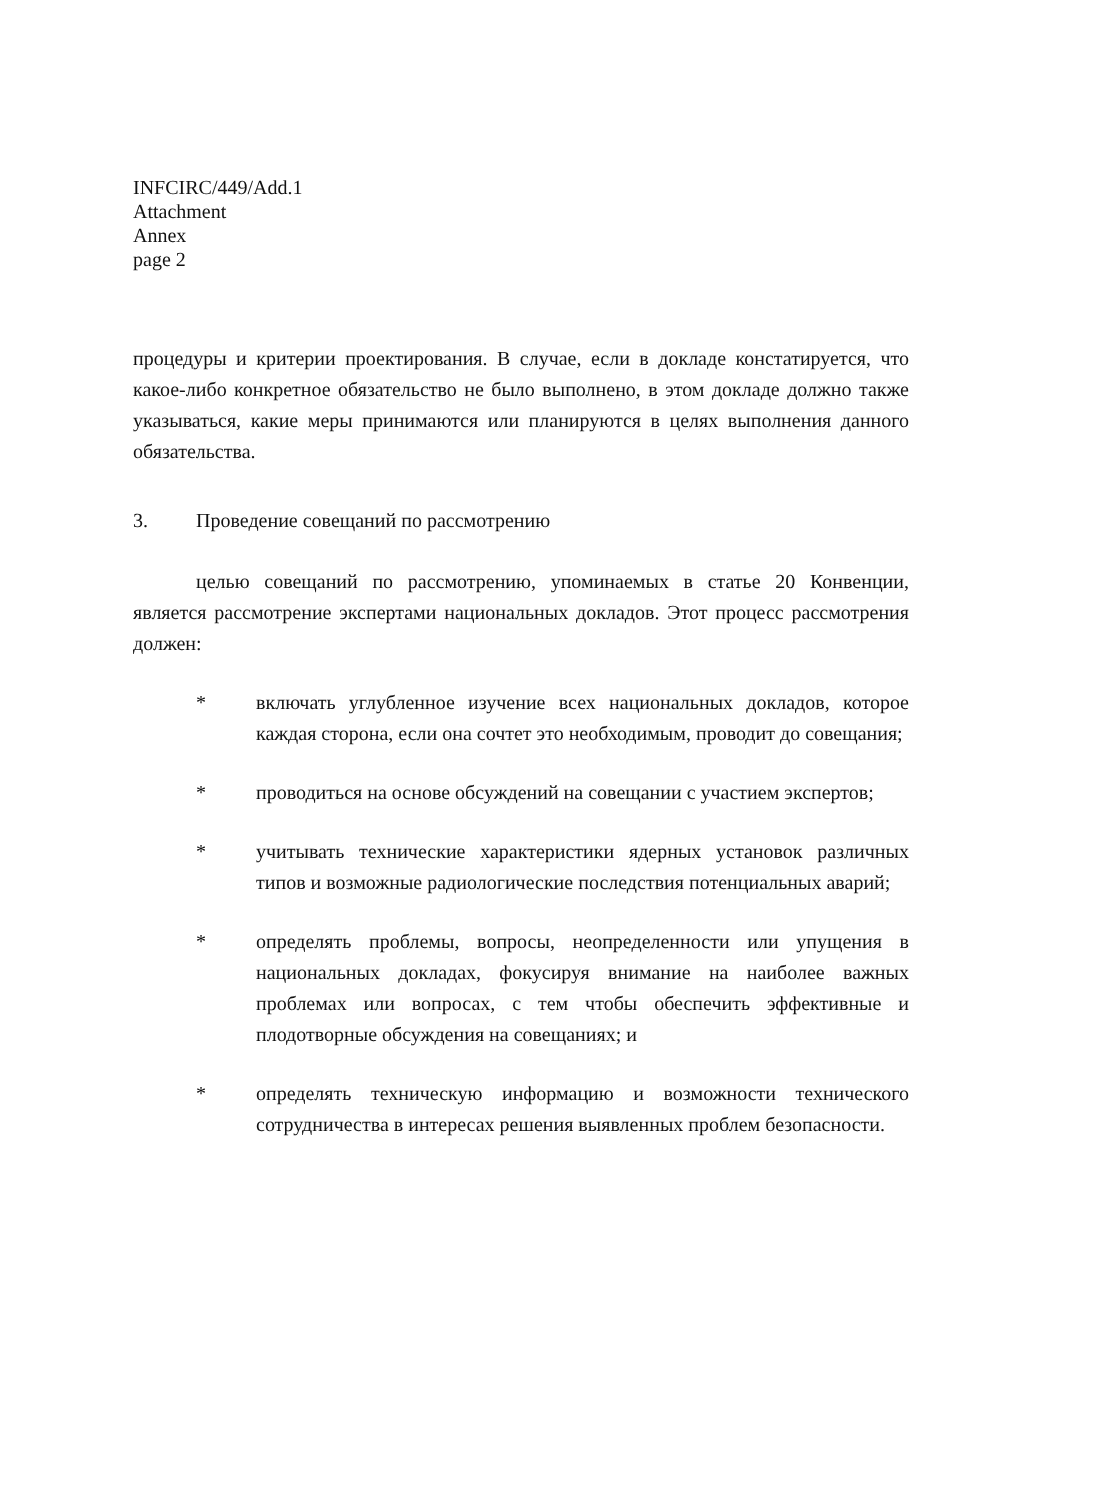INFCIRC/449/Add.1
Attachment
Annex
page 2
процедуры и критерии проектирования. В случае, если в докладе констатируется, что какое-либо конкретное обязательство не было выполнено, в этом докладе должно также указываться, какие меры принимаются или планируются в целях выполнения данного обязательства.
3. Проведение совещаний по рассмотрению
целью совещаний по рассмотрению, упоминаемых в статье 20 Конвенции, является рассмотрение экспертами национальных докладов. Этот процесс рассмотрения должен:
* включать углубленное изучение всех национальных докладов, которое каждая сторона, если она сочтет это необходимым, проводит до совещания;
* проводиться на основе обсуждений на совещании с участием экспертов;
* учитывать технические характеристики ядерных установок различных типов и возможные радиологические последствия потенциальных аварий;
* определять проблемы, вопросы, неопределенности или упущения в национальных докладах, фокусируя внимание на наиболее важных проблемах или вопросах, с тем чтобы обеспечить эффективные и плодотворные обсуждения на совещаниях; и
* определять техническую информацию и возможности технического сотрудничества в интересах решения выявленных проблем безопасности.